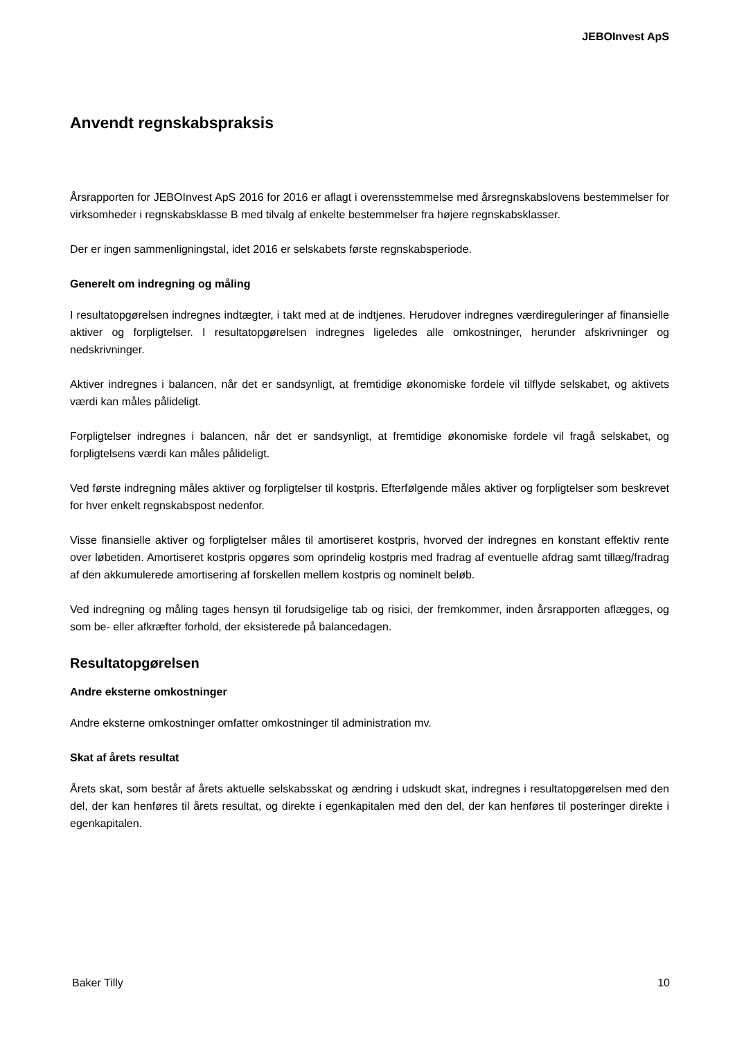JEBOInvest ApS
Anvendt regnskabspraksis
Årsrapporten for JEBOInvest ApS 2016 for 2016 er aflagt i overensstemmelse med årsregnskabslovens bestemmelser for virksomheder i regnskabsklasse B med tilvalg af enkelte bestemmelser fra højere regnskabsklasser.
Der er ingen sammenligningstal, idet 2016 er selskabets første regnskabsperiode.
Generelt om indregning og måling
I resultatopgørelsen indregnes indtægter, i takt med at de indtjenes. Herudover indregnes værdireguleringer af finansielle aktiver og forpligtelser. I resultatopgørelsen indregnes ligeledes alle omkostninger, herunder afskrivninger og nedskrivninger.
Aktiver indregnes i balancen, når det er sandsynligt, at fremtidige økonomiske fordele vil tilflyde selskabet, og aktivets værdi kan måles pålideligt.
Forpligtelser indregnes i balancen, når det er sandsynligt, at fremtidige økonomiske fordele vil fragå selskabet, og forpligtelsens værdi kan måles pålideligt.
Ved første indregning måles aktiver og forpligtelser til kostpris. Efterfølgende måles aktiver og forpligtelser som beskrevet for hver enkelt regnskabspost nedenfor.
Visse finansielle aktiver og forpligtelser måles til amortiseret kostpris, hvorved der indregnes en konstant effektiv rente over løbetiden. Amortiseret kostpris opgøres som oprindelig kostpris med fradrag af eventuelle afdrag samt tillæg/fradrag af den akkumulerede amortisering af forskellen mellem kostpris og nominelt beløb.
Ved indregning og måling tages hensyn til forudsigelige tab og risici, der fremkommer, inden årsrapporten aflægges, og som be- eller afkræfter forhold, der eksisterede på balancedagen.
Resultatopgørelsen
Andre eksterne omkostninger
Andre eksterne omkostninger omfatter omkostninger til administration mv.
Skat af årets resultat
Årets skat, som består af årets aktuelle selskabsskat og ændring i udskudt skat, indregnes i resultatopgørelsen med den del, der kan henføres til årets resultat, og direkte i egenkapitalen med den del, der kan henføres til posteringer direkte i egenkapitalen.
Baker Tilly 10